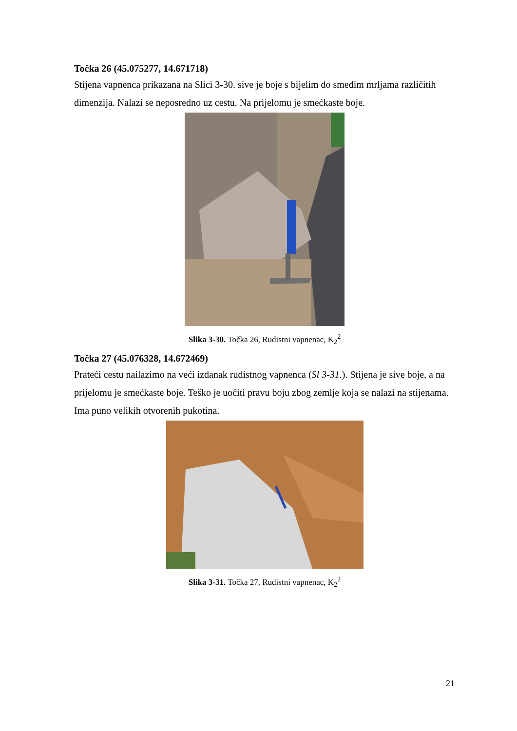Točka 26 (45.075277, 14.671718)
Stijena vapnenca prikazana na Slici 3-30. sive je boje s bijelim do smeđim mrljama različitih dimenzija. Nalazi se neposredno uz cestu. Na prijelomu je smećkaste boje.
Slika 3-30. Točka 26, Rudistni vapnenac, K<sub>2</sub><sup>2</sup>
Točka 27 (45.076328, 14.672469)
Prateći cestu nailazimo na veći izdanak rudistnog vapnenca (Sl 3-31.). Stijena je sive boje, a na prijelomu je smećkaste boje. Teško je uočiti pravu boju zbog zemlje koja se nalazi na stijenama. Ima puno velikih otvorenih pukotina.
Slika 3-31. Točka 27, Rudistni vapnenac, K<sub>2</sub><sup>2</sup>
21